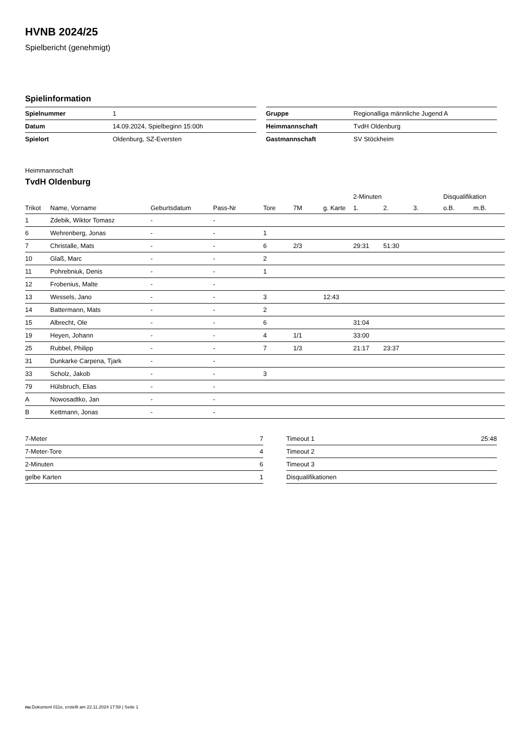HVNB 2024/25
Spielbericht (genehmigt)
Spielinformation
| Spielnummer | 1 |
| Datum | 14.09.2024, Spielbeginn 15:00h |
| Spielort | Oldenburg, SZ-Eversten |
| Gruppe | Regionalliga männliche Jugend A |
| Heimmannschaft | TvdH Oldenburg |
| Gastmannschaft | SV Stöckheim |
Heimmannschaft
TvdH Oldenburg
| | | | | | | | 2-Minuten | | | Disqualifikation | |
| --- | --- | --- | --- | --- | --- | --- | --- | --- | --- | --- | --- |
| Trikot | Name, Vorname | Geburtsdatum | Pass-Nr | Tore | 7M | g. Karte | 1. | 2. | 3. | o.B. | m.B. |
| 1 | Zdebik, Wiktor Tomasz | - | - | | | | | | | | |
| 6 | Wehrenberg, Jonas | - | - | 1 | | | | | | | |
| 7 | Christalle, Mats | - | - | 6 | 2/3 | | 29:31 | 51:30 | | | |
| 10 | Glaß, Marc | - | - | 2 | | | | | | | |
| 11 | Pohrebniuk, Denis | - | - | 1 | | | | | | | |
| 12 | Frobenius, Malte | - | - | | | | | | | | |
| 13 | Wessels, Jano | - | - | 3 | | 12:43 | | | | | |
| 14 | Battermann, Mats | - | - | 2 | | | | | | | |
| 15 | Albrecht, Ole | - | - | 6 | | | 31:04 | | | | |
| 19 | Heyen, Johann | - | - | 4 | 1/1 | | 33:00 | | | | |
| 25 | Rubbel, Philipp | - | - | 7 | 1/3 | | 21:17 | 23:37 | | | |
| 31 | Dunkarke Carpena, Tjark | - | - | | | | | | | | |
| 33 | Scholz, Jakob | - | - | 3 | | | | | | | |
| 79 | Hülsbruch, Elias | - | - | | | | | | | | |
| A | Nowosadtko, Jan | - | - | | | | | | | | |
| B | Kettmann, Jonas | - | - | | | | | | | | |
| 7-Meter | 7 |
| 7-Meter-Tore | 4 |
| 2-Minuten | 6 |
| gelbe Karten | 1 |
| Timeout 1 | 25:48 |
| Timeout 2 | |
| Timeout 3 | |
| Disqualifikationen | |
nu.Dokument 011e, erstellt am 22.11.2024 17:58 | Seite 1